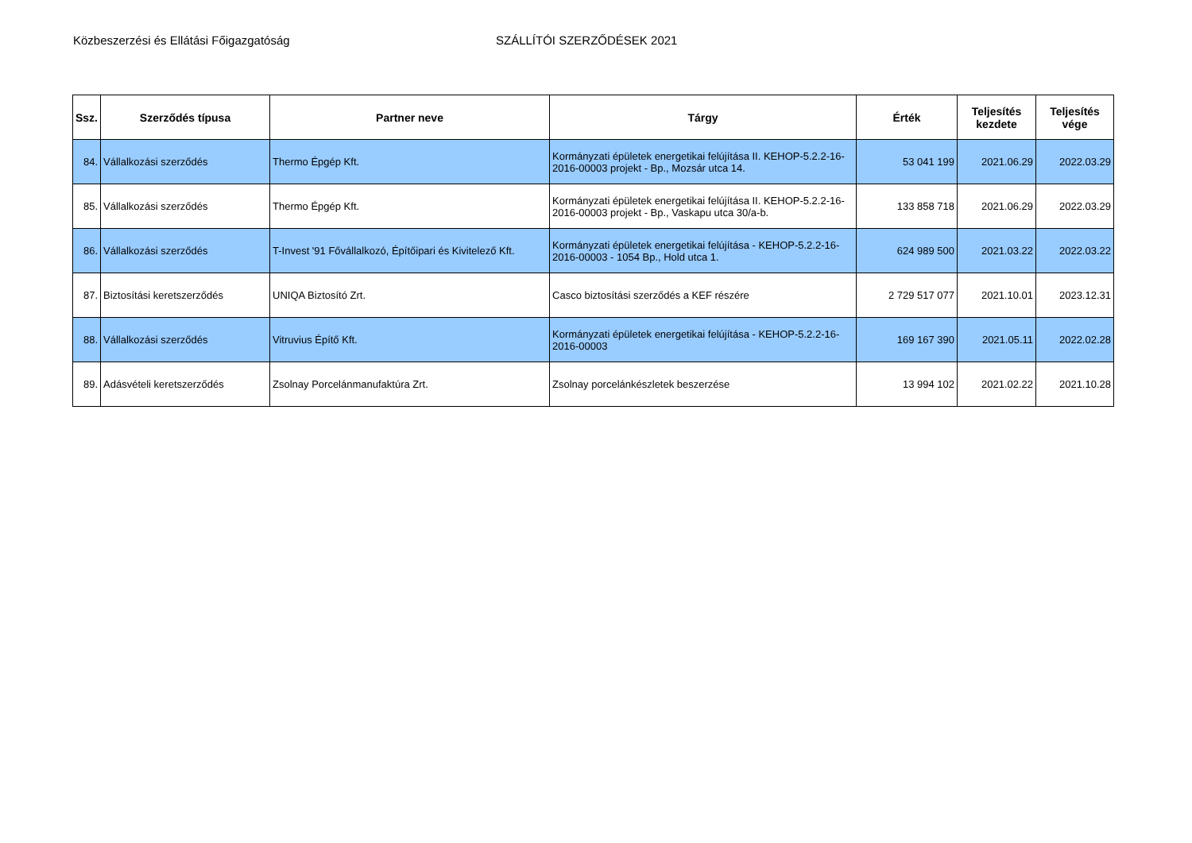Közbeszerzési és Ellátási Főigazgatóság SZÁLLÍTÓI SZERZŐDÉSEK 2021
| Ssz. | Szerződés típusa | Partner neve | Tárgy | Érték | Teljesítés kezdete | Teljesítés vége |
| --- | --- | --- | --- | --- | --- | --- |
| 84. | Vállalkozási szerződés | Thermo Épgép Kft. | Kormányzati épületek energetikai felújítása II. KEHOP-5.2.2-16-2016-00003 projekt - Bp., Mozsár utca 14. | 53 041 199 | 2021.06.29 | 2022.03.29 |
| 85. | Vállalkozási szerződés | Thermo Épgép Kft. | Kormányzati épületek energetikai felújítása II. KEHOP-5.2.2-16-2016-00003 projekt - Bp., Vaskapu utca 30/a-b. | 133 858 718 | 2021.06.29 | 2022.03.29 |
| 86. | Vállalkozási szerződés | T-Invest '91 Fővállalkozó, Építőipari és Kivitelező Kft. | Kormányzati épületek energetikai felújítása - KEHOP-5.2.2-16-2016-00003 - 1054 Bp., Hold utca 1. | 624 989 500 | 2021.03.22 | 2022.03.22 |
| 87. | Biztosítási keretszerződés | UNIQA Biztosító Zrt. | Casco biztosítási szerződés a KEF részére | 2 729 517 077 | 2021.10.01 | 2023.12.31 |
| 88. | Vállalkozási szerződés | Vitruvius Építő Kft. | Kormányzati épületek energetikai felújítása - KEHOP-5.2.2-16-2016-00003 | 169 167 390 | 2021.05.11 | 2022.02.28 |
| 89. | Adásvételi keretszerződés | Zsolnay Porcelánmanufaktúra Zrt. | Zsolnay porcelánkészletek beszerzése | 13 994 102 | 2021.02.22 | 2021.10.28 |